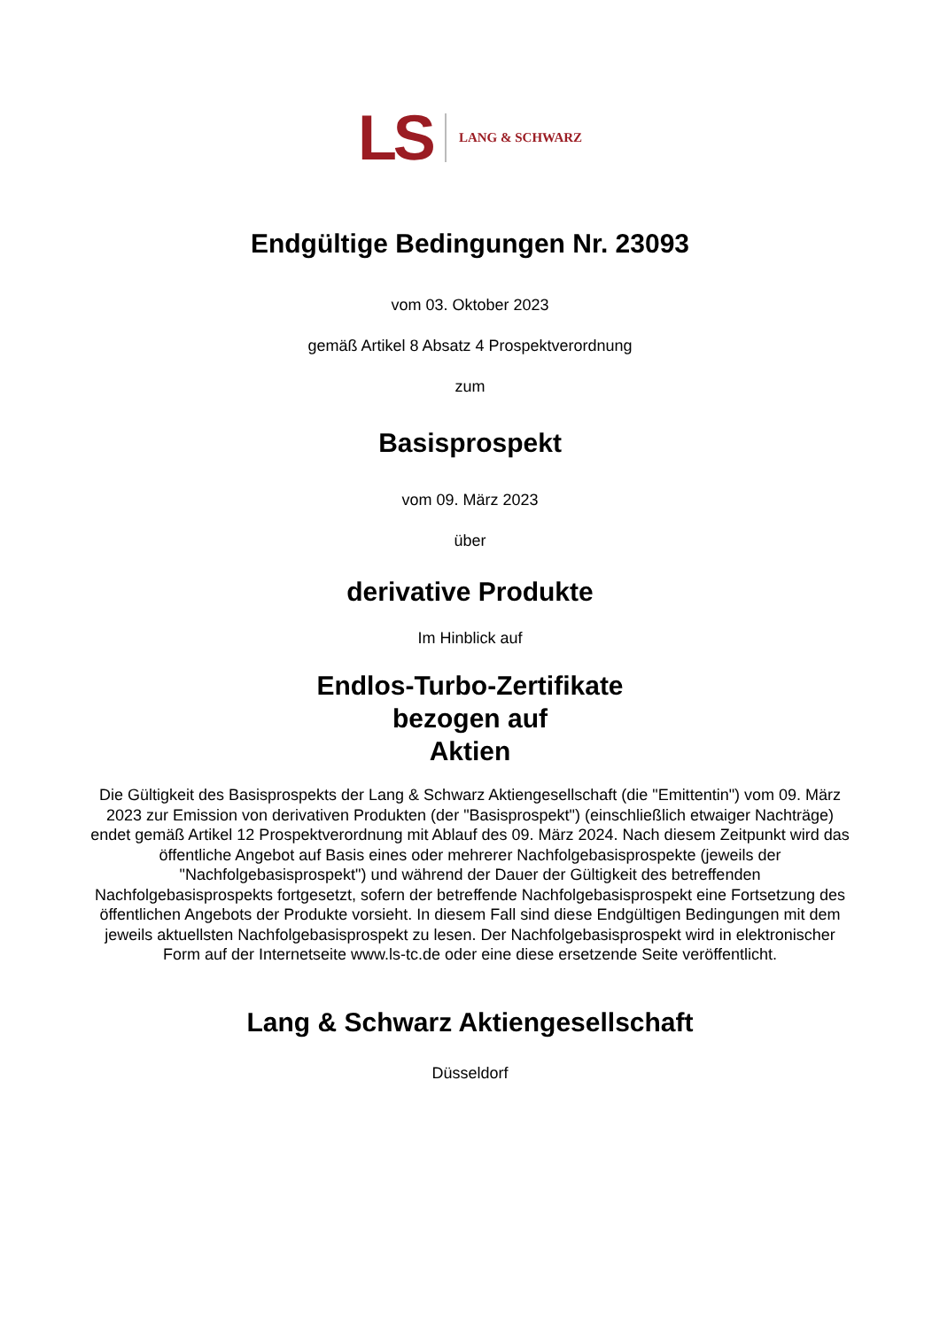LS LANG & SCHWARZ
Endgültige Bedingungen Nr. 23093
vom 03. Oktober 2023
gemäß Artikel 8 Absatz 4 Prospektverordnung
zum
Basisprospekt
vom 09. März 2023
über
derivative Produkte
Im Hinblick auf
Endlos-Turbo-Zertifikate
bezogen auf
Aktien
Die Gültigkeit des Basisprospekts der Lang & Schwarz Aktiengesellschaft (die "Emittentin") vom 09. März 2023 zur Emission von derivativen Produkten (der "Basisprospekt") (einschließlich etwaiger Nachträge) endet gemäß Artikel 12 Prospektverordnung mit Ablauf des 09. März 2024. Nach diesem Zeitpunkt wird das öffentliche Angebot auf Basis eines oder mehrerer Nachfolgebasisprospekte (jeweils der "Nachfolgebasisprospekt") und während der Dauer der Gültigkeit des betreffenden Nachfolgebasisprospekts fortgesetzt, sofern der betreffende Nachfolgebasisprospekt eine Fortsetzung des öffentlichen Angebots der Produkte vorsieht. In diesem Fall sind diese Endgültigen Bedingungen mit dem jeweils aktuellsten Nachfolgebasisprospekt zu lesen. Der Nachfolgebasisprospekt wird in elektronischer Form auf der Internetseite www.ls-tc.de oder eine diese ersetzende Seite veröffentlicht.
Lang & Schwarz Aktiengesellschaft
Düsseldorf